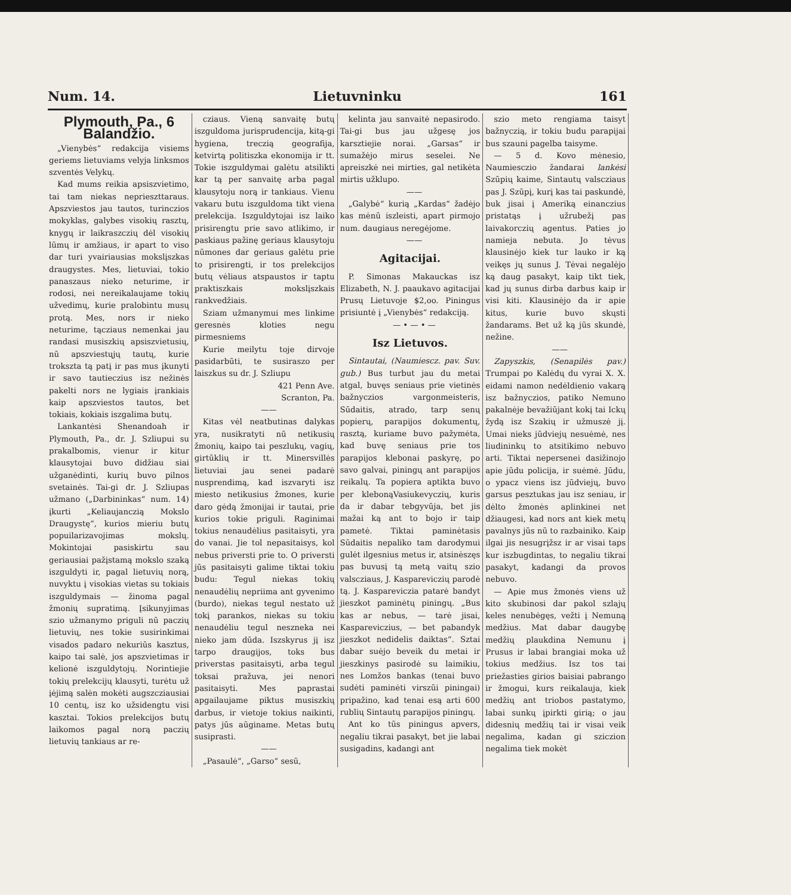Num. 14. Lietuvninku 161
Plymouth, Pa., 6 Balandžio.
„Vienybės“ redakcija visiems geriems lietuviams velyja linksmos szventės Velykų.
Kad mums reikia apsiszvietimo, tai tam niekas neprieszttaraus. Apszviestos jau tautos, turinczios mokyklas, galybes visokių rasztų, knygų ir laikraszczių dėl visokių lūmų ir amžiaus, ir apart to viso dar turi yvairiausias mokslįszkas draugystes. Mes, lietuviai, tokio panaszaus nieko neturime, ir rodosi, nei nereikalaujame tokių užvedimų, kurie pralobintu musų protą. Mes, nors ir nieko neturime, tącziaus nemenkai jau randasi musiszkių apsiszvietusių, nū apszviestųjų tautų, kurie trokszta tą patį ir pas mus įkunyti ir savo tautieczius isz nežinės pakelti nors ne lygiais įrankiais kaip apszviestos tautos, bet tokiais, kokiais iszgalima butų.
Lankantėsi Shenandoah ir Plymouth, Pa., dr. J. Szliupui su prakalbomis, vienur ir kitur klausytojai buvo didžiau siai užganėdinti, kurių buvo pilnos svetainės. Tai-gi dr. J. Szliupas užmano („Darbininkas“ num. 14) įkurti „Keliaujanczią Mokslo Draugystę“, kurios mieriu butų popuilarizavojimas mokslų. Mokintojai pasiskirtu sau geriausiai pažįstamą mokslo szaką iszguldyti ir, pagal lietuvių norą, nuvyktu į visokias vietas su tokiais iszguldymais — žinoma pagal žmonių supratimą. Įsikunyjimas szio užmanymo priguli nū paczių lietuvių, nes tokie susirinkimai visados padaro nekuriūs kasztus, kaipo tai salė, jos apszvietimas ir kelionė iszguldytojų. Norintiejie tokių prelekcijų klausyti, turėtu už įėjimą salėn mokėti augszcziausiai 10 centų, isz ko užsidengtu visi kasztai. Tokios prelekcijos butų laikomos pagal norą paczių lietuvių tankiaus ar re-
cziaus. Vieną sanvaitę butų iszguldoma jurisprudencija, kitą-gi hygiena, treczią geografija, ketvirtą politiszka ekonomija ir tt. Tokie iszguldymai galėtu atsilikti kar tą per sanvaitę arba pagal klausytoju norą ir tankiaus. Vienu vakaru butu iszguldoma tikt viena prelekcija. Iszguldytojai isz laiko prisirengtu prie savo atlikimo, ir paskiaus pažinę geriaus klausytoju nūmones dar geriaus galėtu prie to prisirengti, ir tos prelekcijos butų vėliaus atspaustos ir taptu praktiszkais mokslįszkais rankvedžiais.
Sziam užmanymui mes linkime geresnės kloties negu pirmesniems
Kurie meilytu toje dirvoje pasidarbūti, te susiraszo per laiszkus su dr. J. Szliupu
421 Penn Ave.
Scranton, Pa.
——
Kitas vėl neatbutinas dalykas yra, nusikratyti nū netikusių žmonių, kaipo tai peszlukų, vagių, girtūklių ir tt. Minersvillės lietuviai jau senei padarė nusprendimą, kad iszvaryti isz miesto netikusius žmones, kurie daro gėdą žmonijai ir tautai, prie kurios tokie priguli. Raginimai tokius nenaudėlius pasitaisyti, yra do vanai. Jie tol nepasitaisys, kol nebus priversti prie to. O priversti jūs pasitaisyti galime tiktai tokiu budu: Tegul niekas tokių nenaudėlių nepriima ant gyvenimo (burdo), niekas tegul nestato už tokį parankos, niekas su tokiu nenaudėliu tegul neszneka nei nieko jam dūda. Iszskyrus jį isz tarpo draugijos, toks bus priverstas pasitaisyti, arba tegul toksai pražuva, jei nenori pasitaisyti. Mes paprastai apgailaujame piktus musiszkių darbus, ir vietoje tokius naikinti, patys jūs aūginame. Metas butų susiprasti.
——
„Pasaulė“, „Garso“ sesū,
kelinta jau sanvaitė nepasirodo. Tai-gi bus jau užgesę jos karsztiejie norai. „Garsas“ ir sumažėjo mirus seselei. Ne apreiszkė nei mirties, gal netikėta mirtis užklupo.
——
„Galybė“ kurią „Kardas“ žadėjo kas mėnū iszleisti, apart pirmojo num. daugiaus neregėjome.
——
Agitacijai.
P. Simonas Makauckas isz Elizabeth, N. J. paaukavo agitacijai Prusų Lietuvoje $2,oo. Piningus prisiuntė į „Vienybės“ redakciją.
— • — • —
Isz Lietuvos.
Sintautai, (Naumiescz. pav. Suv. gub.) Bus turbut jau du metai atgal, buvęs seniaus prie vietinės bažnyczios vargonmeisteris, Sūdaitis, atrado, tarp senų popierų, parapijos dokumentų, rasztą, kuriame buvo pažymėta, kad buvę seniaus prie tos parapijos klebonai paskyrę, po savo galvai, piningų ant parapijos reikalų. Ta popiera aptikta buvo per klebonąVasiukevyczių, kuris da ir dabar tebgyvūja, bet jis mažai ką ant to bojo ir taip pametė. Tiktai paminėtasis Sūdaitis nepaliko tam darodymui gulėt ilgesnius metus ir, atsinėszęs pas buvusį tą metą vaitų szio valscziaus, J. Kaspareviczių parodė tą. J. Kaspareviczia patarė bandyt jieszkot paminėtų piningų. „Bus kas ar nebus, — tarė jisai, Kaspareviczius, — bet pabandyk jieszkot nedidelis daiktas“. Sztai dabar suėjo beveik du metai ir jieszkinys pasirodė su laimikiu, nes Lomžos bankas (tenai buvo sudėti paminėti virszūi piningai) pripažino, kad tenai esą arti 600 rublių Sintautų parapijos piningų.
Ant ko tūs piningus apvers, negaliu tikrai pasakyt, bet jie labai susigadins, kadangi ant
szio meto rengiama taisyt bažnyczią, ir tokiu budu parapijai bus szauni pagelba taisyme.
— 5 d. Kovo mėnesio, Naumiesczio žandarai lankėsi Szūpių kaime, Sintautų valscziaus pas J. Szūpį, kurį kas tai paskundė, buk jisai į Ameriką einanczius pristatąs į užrubežį pas laivakorczių agentus. Paties jo namieja nebuta. Jo tėvus klausinėjo kiek tur lauko ir ką veikęs jų sunus J. Tėvai negalėjo ką daug pasakyt, kaip tikt tiek, kad jų sunus dirba darbus kaip ir visi kiti. Klausinėjo da ir apie kitus, kurie buvo skųsti žandarams. Bet už ką jūs skundė, nežine.
——
Zapyszkis, (Senapilės pav.) Trumpai po Kalėdų du vyrai X. X. eidami namon nedėldienio vakarą isz bažnyczios, patiko Nemuno pakalnėje bevažiūjant kokį tai Ickų žydą isz Szakių ir užmuszė jį. Umai nieks jūdviejų nesuėmė, nes liudininkų to atsitikimo nebuvo arti. Tiktai nepersenei dasižinojo apie jūdu policija, ir suėmė. Jūdu, o ypacz viens isz jūdviejų, buvo garsus pesztukas jau isz seniau, ir dėlto žmonės aplinkinei net džiaugesi, kad nors ant kiek metų pavalnys jūs nū to razbainiko. Kaip ilgai jis nesugrįžsz ir ar visai taps kur iszbugdintas, to negaliu tikrai pasakyt, kadangi da provos nebuvo.
— Apie mus žmonės viens už kito skubinosi dar pakol szlajų keles nenubėgęs, vežti į Nemuną medžius. Mat dabar daugybę medžių plaukdina Nemunu į Prusus ir labai brangiai moka už tokius medžius. Isz tos tai priežasties girios baisiai pabrango ir žmogui, kurs reikalauja, kiek medžių ant triobos pastatymo, labai sunkų įpirkti girią; o jau didesnių medžių tai ir visai veik negalima, kadan gi sziczion negalima tiek mokėt